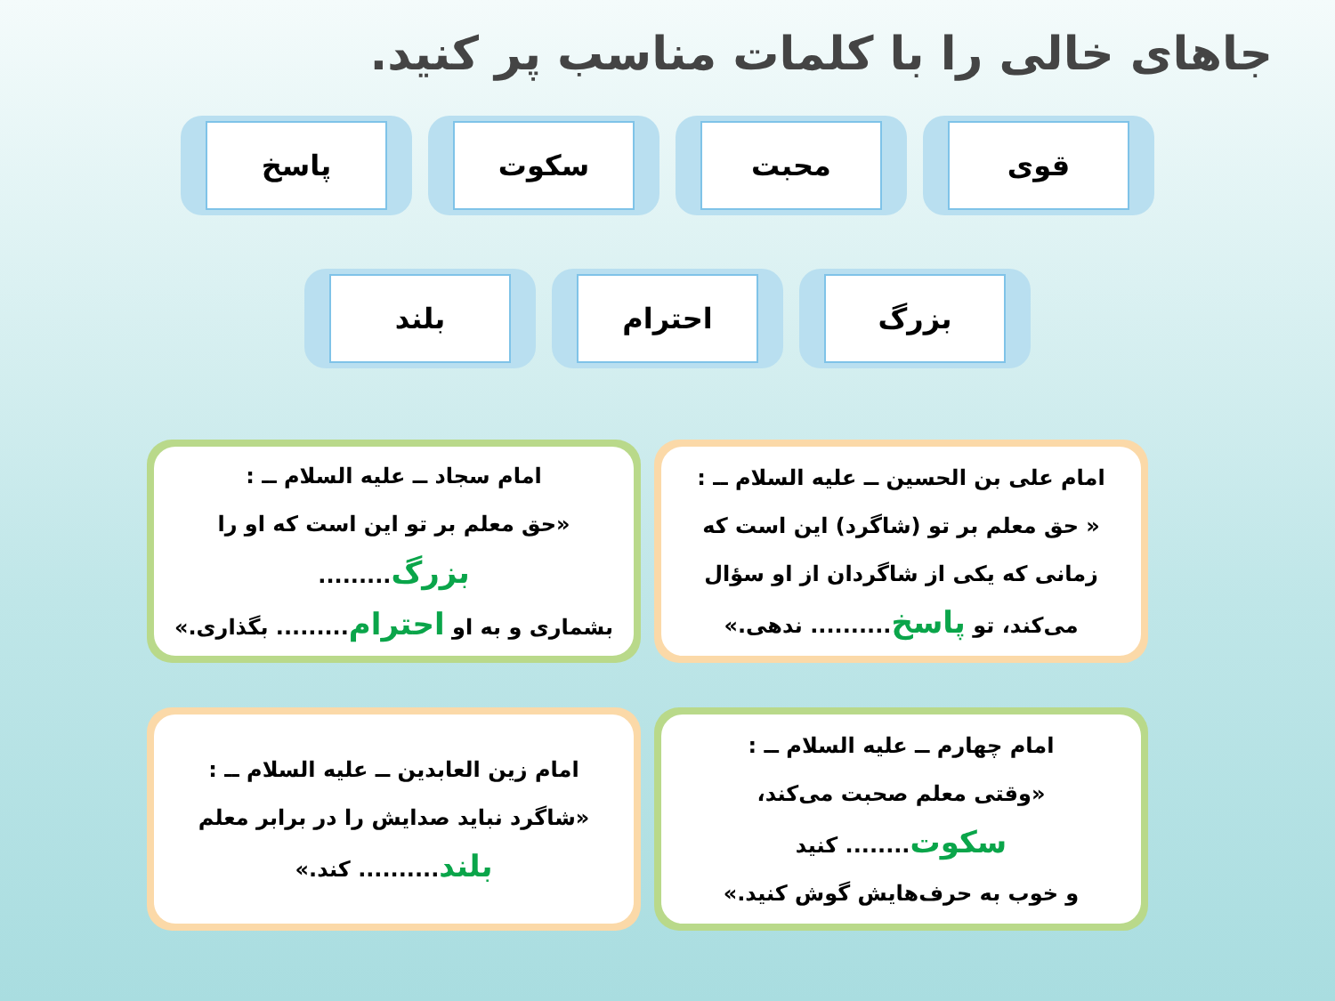جاهای خالی را با کلمات مناسب پر کنید.
قوی محبت سکوت پاسخ
بزرگ احترام بلند
امام علی بن الحسین ــ علیه السلام ــ :
« حق معلم بر تو (شاگرد) این است که
زمانی که یکی از شاگردان از او سؤال
می‌کند، تو پاسخ.......... ندهی.»
امام سجاد ــ علیه السلام ــ :
«حق معلم بر تو این است که او را بزرگ.........
بشماری و به او احترام......... بگذاری.»
امام چهارم ــ علیه السلام ــ :
«وقتی معلم صحبت می‌کند، سکوت........ کنید
و خوب به حرف‌هایش گوش کنید.»
امام زین العابدین ــ علیه السلام ــ :
«شاگرد نباید صدایش را در برابر معلم
بلند.......... کند.»